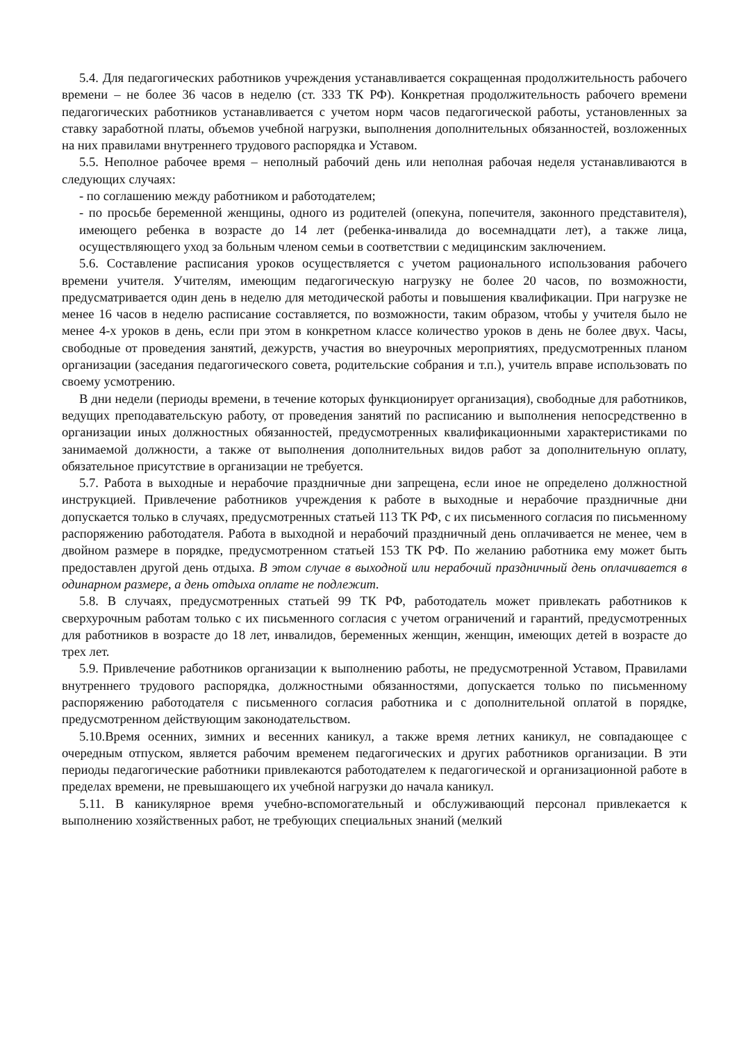5.4. Для педагогических работников учреждения устанавливается сокращенная продолжительность рабочего времени – не более 36 часов в неделю (ст. 333 ТК РФ). Конкретная продолжительность рабочего времени педагогических работников устанавливается с учетом норм часов педагогической работы, установленных за ставку заработной платы, объемов учебной нагрузки, выполнения дополнительных обязанностей, возложенных на них правилами внутреннего трудового распорядка и Уставом.
5.5. Неполное рабочее время – неполный рабочий день или неполная рабочая неделя устанавливаются в следующих случаях:
- по соглашению между работником и работодателем;
- по просьбе беременной женщины, одного из родителей (опекуна, попечителя, законного представителя), имеющего ребенка в возрасте до 14 лет (ребенка-инвалида до восемнадцати лет), а также лица, осуществляющего уход за больным членом семьи в соответствии с медицинским заключением.
5.6. Составление расписания уроков осуществляется с учетом рационального использования рабочего времени учителя. Учителям, имеющим педагогическую нагрузку не более 20 часов, по возможности, предусматривается один день в неделю для методической работы и повышения квалификации. При нагрузке не менее 16 часов в неделю расписание составляется, по возможности, таким образом, чтобы у учителя было не менее 4-х уроков в день, если при этом в конкретном классе количество уроков в день не более двух. Часы, свободные от проведения занятий, дежурств, участия во внеурочных мероприятиях, предусмотренных планом организации (заседания педагогического совета, родительские собрания и т.п.), учитель вправе использовать по своему усмотрению.
В дни недели (периоды времени, в течение которых функционирует организация), свободные для работников, ведущих преподавательскую работу, от проведения занятий по расписанию и выполнения непосредственно в организации иных должностных обязанностей, предусмотренных квалификационными характеристиками по занимаемой должности, а также от выполнения дополнительных видов работ за дополнительную оплату, обязательное присутствие в организации не требуется.
5.7. Работа в выходные и нерабочие праздничные дни запрещена, если иное не определено должностной инструкцией. Привлечение работников учреждения к работе в выходные и нерабочие праздничные дни допускается только в случаях, предусмотренных статьей 113 ТК РФ, с их письменного согласия по письменному распоряжению работодателя. Работа в выходной и нерабочий праздничный день оплачивается не менее, чем в двойном размере в порядке, предусмотренном статьей 153 ТК РФ. По желанию работника ему может быть предоставлен другой день отдыха. В этом случае в выходной или нерабочий праздничный день оплачивается в одинарном размере, а день отдыха оплате не подлежит.
5.8. В случаях, предусмотренных статьей 99 ТК РФ, работодатель может привлекать работников к сверхурочным работам только с их письменного согласия с учетом ограничений и гарантий, предусмотренных для работников в возрасте до 18 лет, инвалидов, беременных женщин, женщин, имеющих детей в возрасте до трех лет.
5.9. Привлечение работников организации к выполнению работы, не предусмотренной Уставом, Правилами внутреннего трудового распорядка, должностными обязанностями, допускается только по письменному распоряжению работодателя с письменного согласия работника и с дополнительной оплатой в порядке, предусмотренном действующим законодательством.
5.10.Время осенних, зимних и весенних каникул, а также время летних каникул, не совпадающее с очередным отпуском, является рабочим временем педагогических и других работников организации. В эти периоды педагогические работники привлекаются работодателем к педагогической и организационной работе в пределах времени, не превышающего их учебной нагрузки до начала каникул.
5.11. В каникулярное время учебно-вспомогательный и обслуживающий персонал привлекается к выполнению хозяйственных работ, не требующих специальных знаний (мелкий